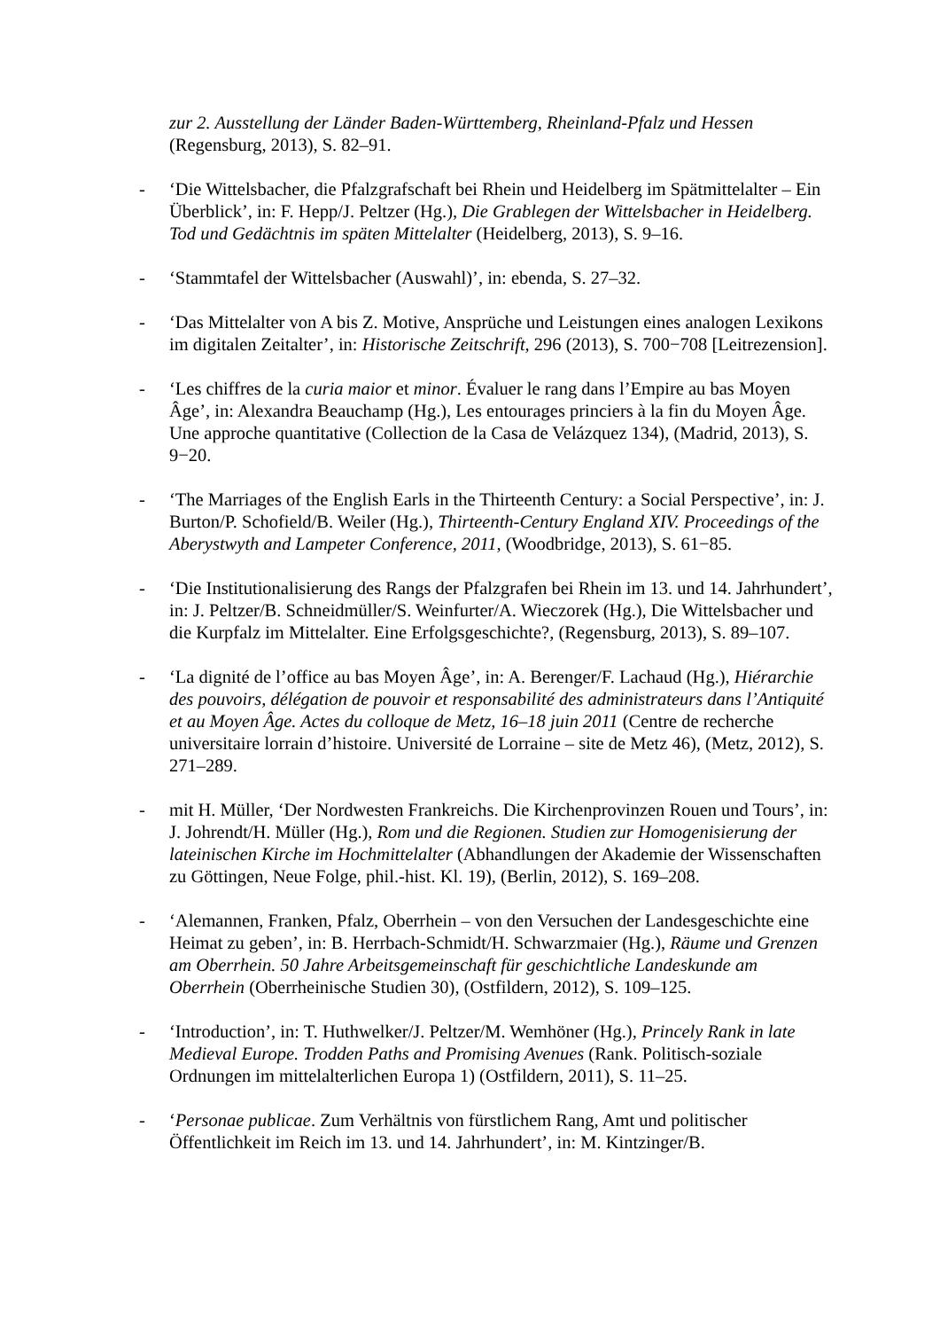zur 2. Ausstellung der Länder Baden-Württemberg, Rheinland-Pfalz und Hessen (Regensburg, 2013), S. 82–91.
- ‘Die Wittelsbacher, die Pfalzgrafschaft bei Rhein und Heidelberg im Spätmittelalter – Ein Überblick’, in: F. Hepp/J. Peltzer (Hg.), Die Grablegen der Wittelsbacher in Heidelberg. Tod und Gedächtnis im späten Mittelalter (Heidelberg, 2013), S. 9–16.
- ‘Stammtafel der Wittelsbacher (Auswahl)’, in: ebenda, S. 27–32.
- ‘Das Mittelalter von A bis Z. Motive, Ansprüche und Leistungen eines analogen Lexikons im digitalen Zeitalter’, in: Historische Zeitschrift, 296 (2013), S. 700−708 [Leitrezension].
- ‘Les chiffres de la curia maior et minor. Évaluer le rang dans l’Empire au bas Moyen Âge’, in: Alexandra Beauchamp (Hg.), Les entourages princiers à la fin du Moyen Âge. Une approche quantitative (Collection de la Casa de Velázquez 134), (Madrid, 2013), S. 9−20.
- ‘The Marriages of the English Earls in the Thirteenth Century: a Social Perspective’, in: J. Burton/P. Schofield/B. Weiler (Hg.), Thirteenth-Century England XIV. Proceedings of the Aberystwyth and Lampeter Conference, 2011, (Woodbridge, 2013), S. 61−85.
- ‘Die Institutionalisierung des Rangs der Pfalzgrafen bei Rhein im 13. und 14. Jahrhundert’, in: J. Peltzer/B. Schneidmüller/S. Weinfurter/A. Wieczorek (Hg.), Die Wittelsbacher und die Kurpfalz im Mittelalter. Eine Erfolgsgeschichte?, (Regensburg, 2013), S. 89–107.
- ‘La dignité de l’office au bas Moyen Âge’, in: A. Berenger/F. Lachaud (Hg.), Hiérarchie des pouvoirs, délégation de pouvoir et responsabilité des administrateurs dans l’Antiquité et au Moyen Âge. Actes du colloque de Metz, 16–18 juin 2011 (Centre de recherche universitaire lorrain d’histoire. Université de Lorraine – site de Metz 46), (Metz, 2012), S. 271–289.
- mit H. Müller, ‘Der Nordwesten Frankreichs. Die Kirchenprovinzen Rouen und Tours’, in: J. Johrendt/H. Müller (Hg.), Rom und die Regionen. Studien zur Homogenisierung der lateinischen Kirche im Hochmittelalter (Abhandlungen der Akademie der Wissenschaften zu Göttingen, Neue Folge, phil.-hist. Kl. 19), (Berlin, 2012), S. 169–208.
- ‘Alemannen, Franken, Pfalz, Oberrhein – von den Versuchen der Landesgeschichte eine Heimat zu geben’, in: B. Herrbach-Schmidt/H. Schwarzmaier (Hg.), Räume und Grenzen am Oberrhein. 50 Jahre Arbeitsgemeinschaft für geschichtliche Landeskunde am Oberrhein (Oberrheinische Studien 30), (Ostfildern, 2012), S. 109–125.
- ‘Introduction’, in: T. Huthwelker/J. Peltzer/M. Wemhöner (Hg.), Princely Rank in late Medieval Europe. Trodden Paths and Promising Avenues (Rank. Politisch-soziale Ordnungen im mittelalterlichen Europa 1) (Ostfildern, 2011), S. 11–25.
- ‘Personae publicae. Zum Verhältnis von fürstlichem Rang, Amt und politischer Öffentlichkeit im Reich im 13. und 14. Jahrhundert’, in: M. Kintzinger/B.